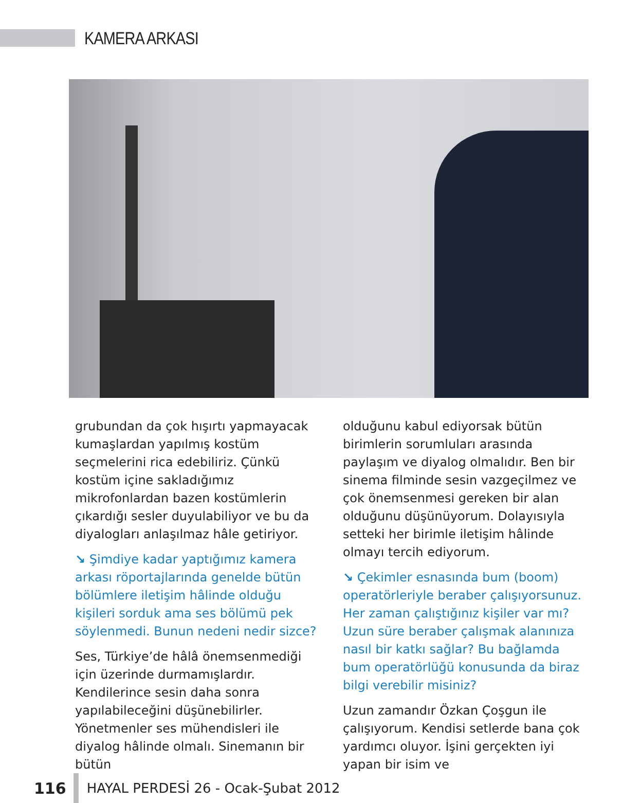KAMERA ARKASI
grubundan da çok hışırtı yapmayacak kumaşlardan yapılmış kostüm seçmelerini rica edebiliriz. Çünkü kostüm içine sakladığımız mikrofonlardan bazen kostümlerin çıkardığı sesler duyulabiliyor ve bu da diyalogları anlaşılmaz hâle getiriyor.
↘ Şimdiye kadar yaptığımız kamera arkası röportajlarında genelde bütün bölümlere iletişim hâlinde olduğu kişileri sorduk ama ses bölümü pek söylenmedi. Bunun nedeni nedir sizce?
Ses, Türkiye’de hâlâ önemsenmediği için üzerinde durmamışlardır. Kendilerince sesin daha sonra yapılabileceğini düşünebilirler. Yönetmenler ses mühendisleri ile diyalog hâlinde olmalı. Sinemanın bir bütün
olduğunu kabul ediyorsak bütün birimlerin sorumluları arasında paylaşım ve diyalog olmalıdır. Ben bir sinema filminde sesin vazgeçilmez ve çok önemsenmesi gereken bir alan olduğunu düşünüyorum. Dolayısıyla setteki her birimle iletişim hâlinde olmayı tercih ediyorum.
↘ Çekimler esnasında bum (boom) operatörleriyle beraber çalışıyorsunuz. Her zaman çalıştığınız kişiler var mı? Uzun süre beraber çalışmak alanınıza nasıl bir katkı sağlar? Bu bağlamda bum operatörlüğü konusunda da biraz bilgi verebilir misiniz?
Uzun zamandır Özkan Çoşgun ile çalışıyorum. Kendisi setlerde bana çok yardımcı oluyor. İşini gerçekten iyi yapan bir isim ve
116
HAYAL PERDESİ 26 - Ocak-Şubat 2012